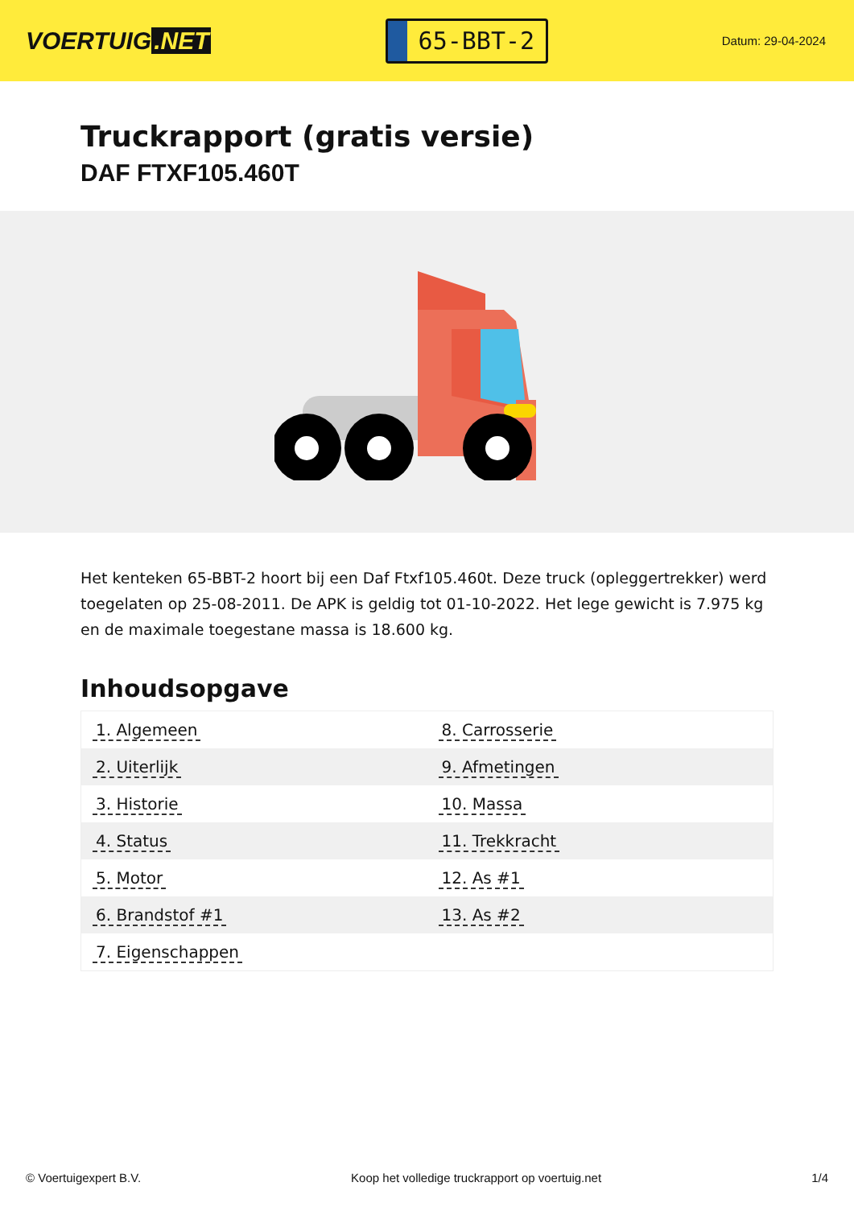VOERTUIG.NET
65-BBT-2
Datum: 29-04-2024
Truckrapport (gratis versie)
DAF FTXF105.460T
Het kenteken 65-BBT-2 hoort bij een Daf Ftxf105.460t. Deze truck (opleggertrekker) werd toegelaten op 25-08-2011. De APK is geldig tot 01-10-2022. Het lege gewicht is 7.975 kg en de maximale toegestane massa is 18.600 kg.
Inhoudsopgave
| 1. Algemeen | 8. Carrosserie |
| 2. Uiterlijk | 9. Afmetingen |
| 3. Historie | 10. Massa |
| 4. Status | 11. Trekkracht |
| 5. Motor | 12. As #1 |
| 6. Brandstof #1 | 13. As #2 |
| 7. Eigenschappen | |
© Voertuigexpert B.V. Koop het volledige truckrapport op voertuig.net 1/4